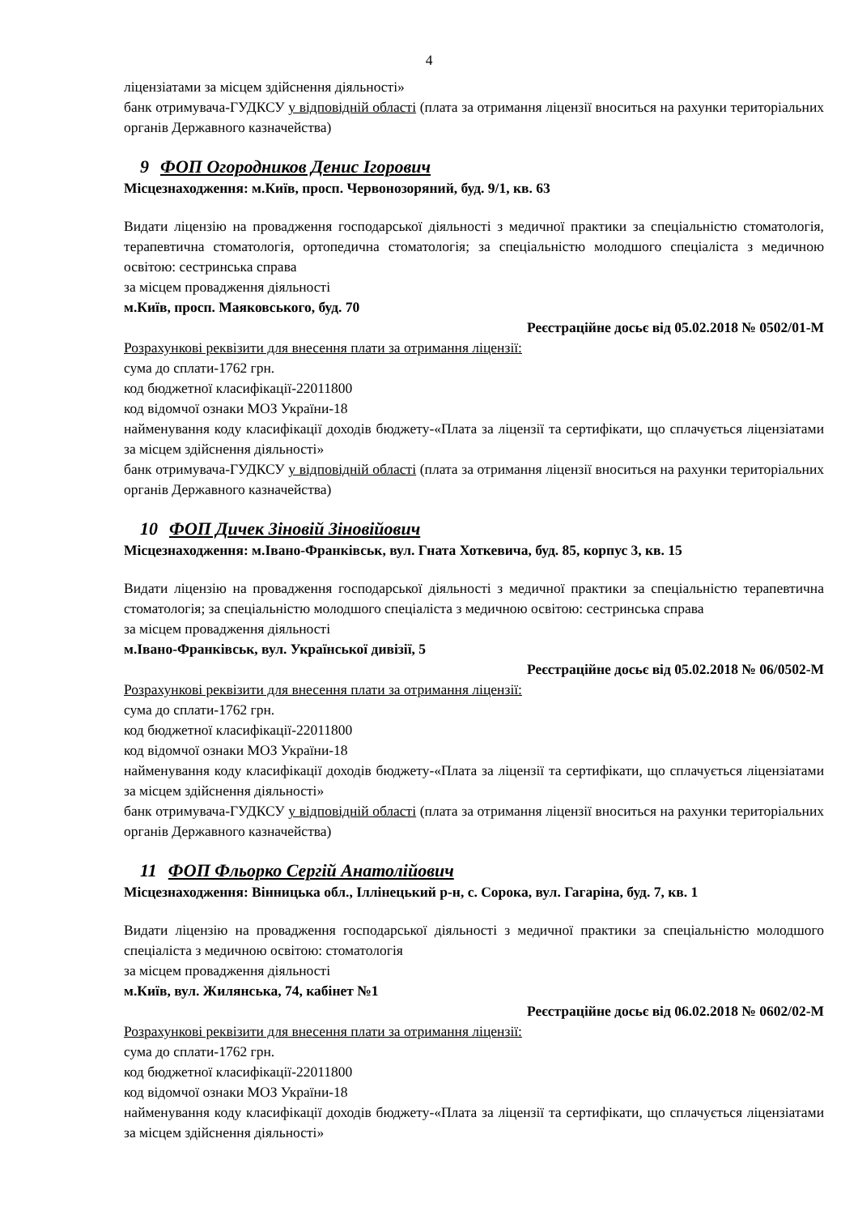4
ліцензіатами за місцем здійснення діяльності»
банк отримувача-ГУДКСУ у відповідній області (плата за отримання ліцензії вноситься на рахунки територіальних органів Державного казначейства)
9 ФОП Огородников Денис Ігорович
Місцезнаходження: м.Київ, просп. Червонозоряний, буд. 9/1, кв. 63
Видати ліцензію на провадження господарської діяльності з медичної практики за спеціальністю стоматологія, терапевтична стоматологія, ортопедична стоматологія; за спеціальністю молодшого спеціаліста з медичною освітою: сестринська справа
за місцем провадження діяльності
м.Київ, просп. Маяковського, буд. 70
Реєстраційне досьє від 05.02.2018 № 0502/01-М
Розрахункові реквізити для внесення плати за отримання ліцензії:
сума до сплати-1762 грн.
код бюджетної класифікації-22011800
код відомчої ознаки МОЗ України-18
найменування коду класифікації доходів бюджету-«Плата за ліцензії та сертифікати, що сплачується ліцензіатами за місцем здійснення діяльності»
банк отримувача-ГУДКСУ у відповідній області (плата за отримання ліцензії вноситься на рахунки територіальних органів Державного казначейства)
10 ФОП Дичек Зіновій Зіновійович
Місцезнаходження: м.Івано-Франківськ, вул. Гната Хоткевича, буд. 85, корпус 3, кв. 15
Видати ліцензію на провадження господарської діяльності з медичної практики за спеціальністю терапевтична стоматологія; за спеціальністю молодшого спеціаліста з медичною освітою: сестринська справа
за місцем провадження діяльності
м.Івано-Франківськ, вул. Української дивізії, 5
Реєстраційне досьє від 05.02.2018 № 06/0502-М
Розрахункові реквізити для внесення плати за отримання ліцензії:
сума до сплати-1762 грн.
код бюджетної класифікації-22011800
код відомчої ознаки МОЗ України-18
найменування коду класифікації доходів бюджету-«Плата за ліцензії та сертифікати, що сплачується ліцензіатами за місцем здійснення діяльності»
банк отримувача-ГУДКСУ у відповідній області (плата за отримання ліцензії вноситься на рахунки територіальних органів Державного казначейства)
11 ФОП Фльорко Сергій Анатолійович
Місцезнаходження: Вінницька обл., Іллінецький р-н, с. Сорока, вул. Гагаріна, буд. 7, кв. 1
Видати ліцензію на провадження господарської діяльності з медичної практики за спеціальністю молодшого спеціаліста з медичною освітою: стоматологія
за місцем провадження діяльності
м.Київ, вул. Жилянська, 74, кабінет №1
Реєстраційне досьє від 06.02.2018 № 0602/02-М
Розрахункові реквізити для внесення плати за отримання ліцензії:
сума до сплати-1762 грн.
код бюджетної класифікації-22011800
код відомчої ознаки МОЗ України-18
найменування коду класифікації доходів бюджету-«Плата за ліцензії та сертифікати, що сплачується ліцензіатами за місцем здійснення діяльності»